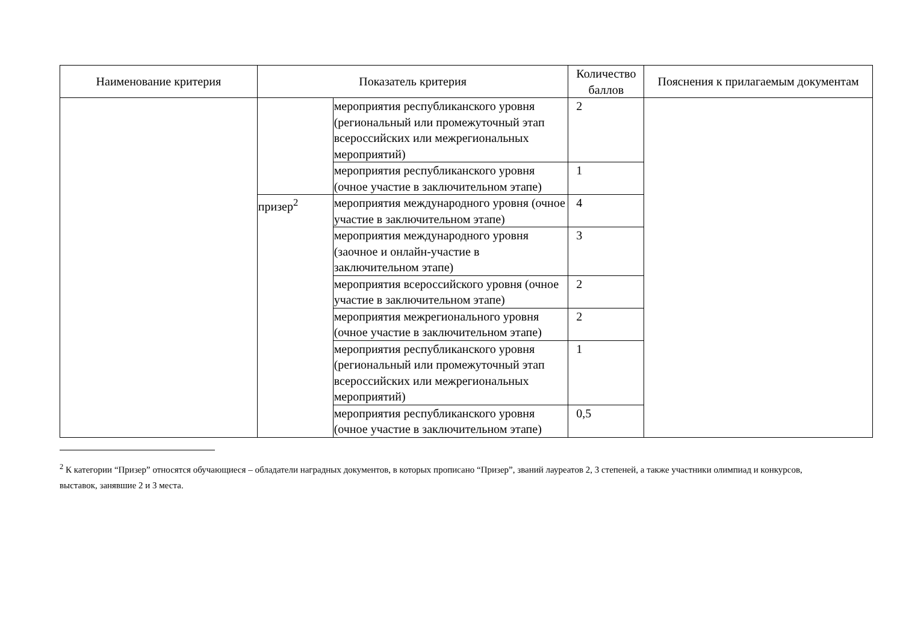| Наименование критерия | Показатель критерия | | Количество баллов | Пояснения к прилагаемым документам |
| --- | --- | --- | --- | --- |
| | | мероприятия республиканского уровня (региональный или промежуточный этап всероссийских или межрегиональных мероприятий) | 2 | |
| | | мероприятия республиканского уровня (очное участие в заключительном этапе) | 1 | |
| | призер<sup>2</sup> | мероприятия международного уровня (очное участие в заключительном этапе) | 4 | |
| | | мероприятия международного уровня (заочное и онлайн-участие в заключительном этапе) | 3 | |
| | | мероприятия всероссийского уровня (очное участие в заключительном этапе) | 2 | |
| | | мероприятия межрегионального уровня (очное участие в заключительном этапе) | 2 | |
| | | мероприятия республиканского уровня (региональный или промежуточный этап всероссийских или межрегиональных мероприятий) | 1 | |
| | | мероприятия республиканского уровня (очное участие в заключительном этапе) | 0,5 | |
<sup>2</sup> К категории “Призер” относятся обучающиеся – обладатели наградных документов, в которых прописано “Призер”, званий лауреатов 2, 3 степеней, а также участники олимпиад и конкурсов, выставок, занявшие 2 и 3 места.